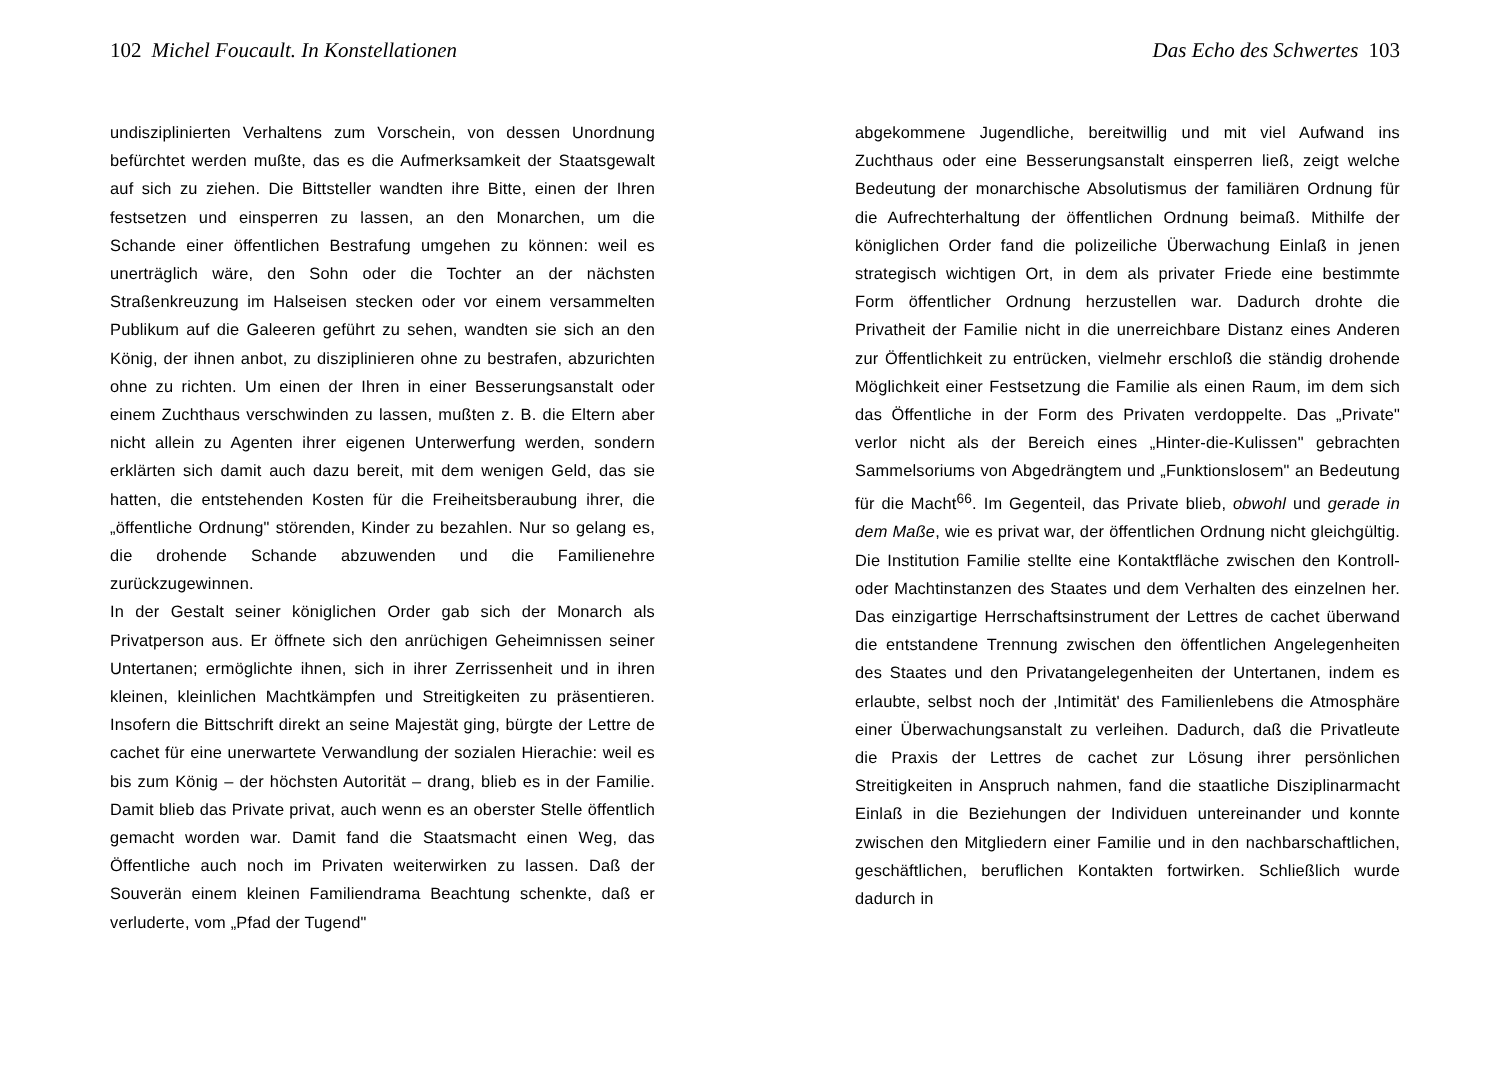102 Michel Foucault. In Konstellationen
undisziplinierten Verhaltens zum Vorschein, von dessen Unordnung befürchtet werden mußte, das es die Aufmerksamkeit der Staatsgewalt auf sich zu ziehen. Die Bittsteller wandten ihre Bitte, einen der Ihren festsetzen und einsperren zu lassen, an den Monarchen, um die Schande einer öffentlichen Bestrafung umgehen zu können: weil es unerträglich wäre, den Sohn oder die Tochter an der nächsten Straßenkreuzung im Halseisen stecken oder vor einem versammelten Publikum auf die Galeeren geführt zu sehen, wandten sie sich an den König, der ihnen anbot, zu disziplinieren ohne zu bestrafen, abzurichten ohne zu richten. Um einen der Ihren in einer Besserungsanstalt oder einem Zuchthaus verschwinden zu lassen, mußten z. B. die Eltern aber nicht allein zu Agenten ihrer eigenen Unterwerfung werden, sondern erklärten sich damit auch dazu bereit, mit dem wenigen Geld, das sie hatten, die entstehenden Kosten für die Freiheitsberaubung ihrer, die „öffentliche Ordnung" störenden, Kinder zu bezahlen. Nur so gelang es, die drohende Schande abzuwenden und die Familienehre zurückzugewinnen.
In der Gestalt seiner königlichen Order gab sich der Monarch als Privatperson aus. Er öffnete sich den anrüchigen Geheimnissen seiner Untertanen; ermöglichte ihnen, sich in ihrer Zerrissenheit und in ihren kleinen, kleinlichen Machtkämpfen und Streitigkeiten zu präsentieren. Insofern die Bittschrift direkt an seine Majestät ging, bürgte der Lettre de cachet für eine unerwartete Verwandlung der sozialen Hierachie: weil es bis zum König – der höchsten Autorität – drang, blieb es in der Familie. Damit blieb das Private privat, auch wenn es an oberster Stelle öffentlich gemacht worden war. Damit fand die Staatsmacht einen Weg, das Öffentliche auch noch im Privaten weiterwirken zu lassen. Daß der Souverän einem kleinen Familiendrama Beachtung schenkte, daß er verluderte, vom „Pfad der Tugend"
Das Echo des Schwertes 103
abgekommene Jugendliche, bereitwillig und mit viel Aufwand ins Zuchthaus oder eine Besserungsanstalt einsperren ließ, zeigt welche Bedeutung der monarchische Absolutismus der familiären Ordnung für die Aufrechterhaltung der öffentlichen Ordnung beimaß. Mithilfe der königlichen Order fand die polizeiliche Überwachung Einlaß in jenen strategisch wichtigen Ort, in dem als privater Friede eine bestimmte Form öffentlicher Ordnung herzustellen war. Dadurch drohte die Privatheit der Familie nicht in die unerreichbare Distanz eines Anderen zur Öffentlichkeit zu entrücken, vielmehr erschloß die ständig drohende Möglichkeit einer Festsetzung die Familie als einen Raum, im dem sich das Öffentliche in der Form des Privaten verdoppelte. Das „Private" verlor nicht als der Bereich eines „Hinter-die-Kulissen" gebrachten Sammelsoriums von Abgedrängtem und „Funktionslosem" an Bedeutung für die Macht<sup>66</sup>. Im Gegenteil, das Private blieb, obwohl und gerade in dem Maße, wie es privat war, der öffentlichen Ordnung nicht gleichgültig. Die Institution Familie stellte eine Kontaktfläche zwischen den Kontroll- oder Machtinstanzen des Staates und dem Verhalten des einzelnen her. Das einzigartige Herrschaftsinstrument der Lettres de cachet überwand die entstandene Trennung zwischen den öffentlichen Angelegenheiten des Staates und den Privatangelegenheiten der Untertanen, indem es erlaubte, selbst noch der ‚Intimität' des Familienlebens die Atmosphäre einer Überwachungsanstalt zu verleihen. Dadurch, daß die Privatleute die Praxis der Lettres de cachet zur Lösung ihrer persönlichen Streitigkeiten in Anspruch nahmen, fand die staatliche Disziplinarmacht Einlaß in die Beziehungen der Individuen untereinander und konnte zwischen den Mitgliedern einer Familie und in den nachbarschaftlichen, geschäftlichen, beruflichen Kontakten fortwirken. Schließlich wurde dadurch in